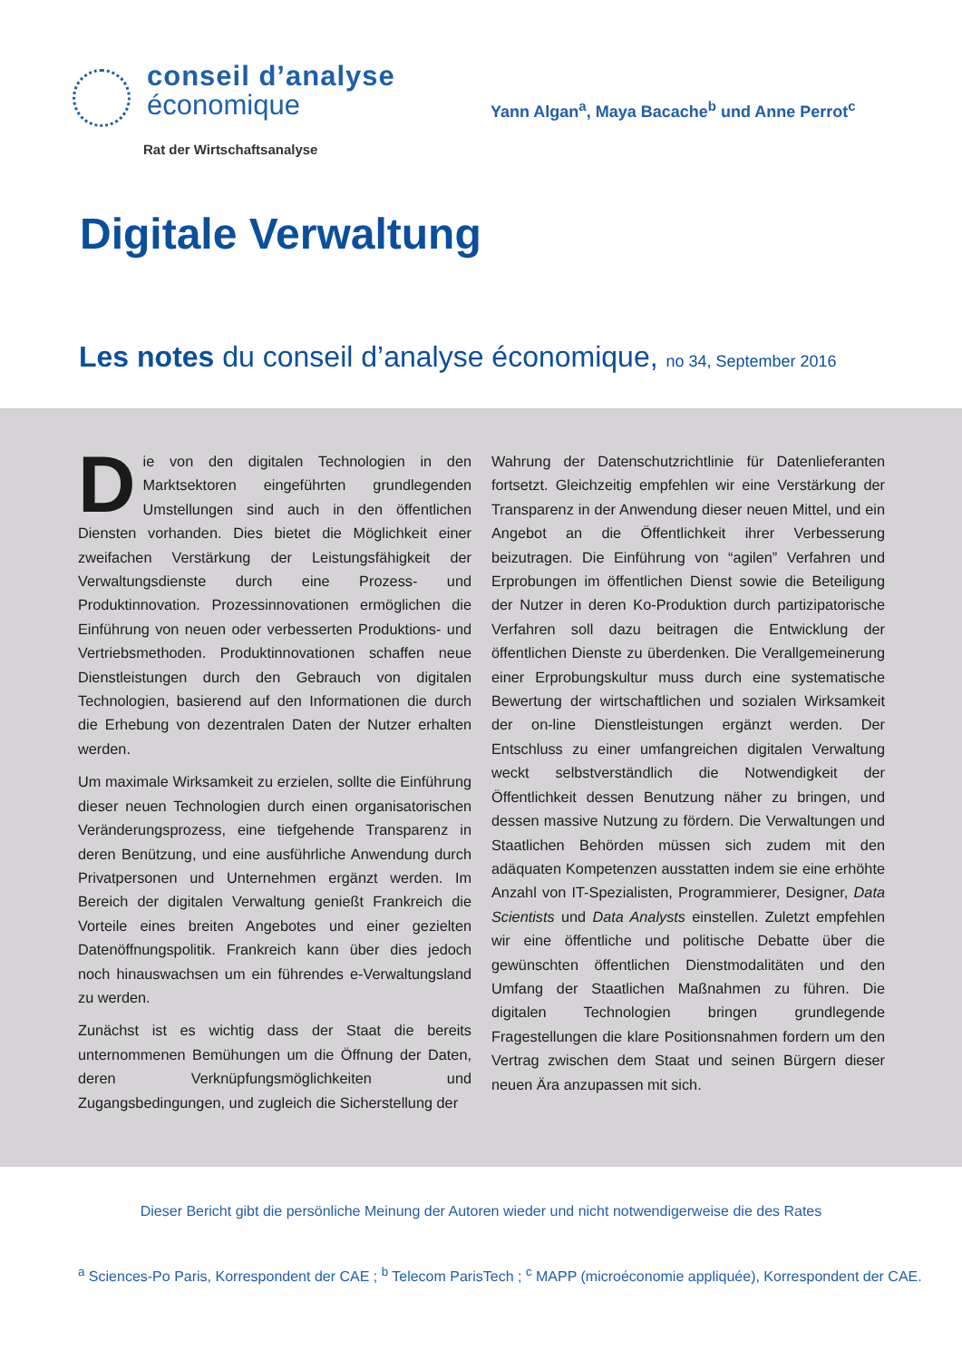conseil d’analyse
économique
Rat der Wirtschaftsanalyse
Yann Algan<sup>a</sup>, Maya Bacache<sup>b</sup> und Anne Perrot<sup>c</sup>
Digitale Verwaltung
Les notes du conseil d’analyse économique, no 34, September 2016
Die von den digitalen Technologien in den Marktsektoren eingeführten grundlegenden Umstellungen sind auch in den öffentlichen Diensten vorhanden. Dies bietet die Möglichkeit einer zweifachen Verstärkung der Leistungsfähigkeit der Verwaltungsdienste durch eine Prozess- und Produktinnovation. Prozessinnovationen ermöglichen die Einführung von neuen oder verbesserten Produktions- und Vertriebsmethoden. Produktinnovationen schaffen neue Dienstleistungen durch den Gebrauch von digitalen Technologien, basierend auf den Informationen die durch die Erhebung von dezentralen Daten der Nutzer erhalten werden.
Um maximale Wirksamkeit zu erzielen, sollte die Einführung dieser neuen Technologien durch einen organisatorischen Veränderungsprozess, eine tiefgehende Transparenz in deren Benützung, und eine ausführliche Anwendung durch Privatpersonen und Unternehmen ergänzt werden. Im Bereich der digitalen Verwaltung genießt Frankreich die Vorteile eines breiten Angebotes und einer gezielten Datenöffnungspolitik. Frankreich kann über dies jedoch noch hinauswachsen um ein führendes e-Verwaltungsland zu werden.
Zunächst ist es wichtig dass der Staat die bereits unternommenen Bemühungen um die Öffnung der Daten, deren Verknüpfungsmöglichkeiten und Zugangsbedingungen, und zugleich die Sicherstellung der
Wahrung der Datenschutzrichtlinie für Datenlieferanten fortsetzt. Gleichzeitig empfehlen wir eine Verstärkung der Transparenz in der Anwendung dieser neuen Mittel, und ein Angebot an die Öffentlichkeit ihrer Verbesserung beizutragen. Die Einführung von “agilen” Verfahren und Erprobungen im öffentlichen Dienst sowie die Beteiligung der Nutzer in deren Ko-Produktion durch partizipatorische Verfahren soll dazu beitragen die Entwicklung der öffentlichen Dienste zu überdenken. Die Verallgemeinerung einer Erprobungskultur muss durch eine systematische Bewertung der wirtschaftlichen und sozialen Wirksamkeit der on-line Dienstleistungen ergänzt werden. Der Entschluss zu einer umfangreichen digitalen Verwaltung weckt selbstverständlich die Notwendigkeit der Öffentlichkeit dessen Benutzung näher zu bringen, und dessen massive Nutzung zu fördern. Die Verwaltungen und Staatlichen Behörden müssen sich zudem mit den adäquaten Kompetenzen ausstatten indem sie eine erhöhte Anzahl von IT-Spezialisten, Programmierer, Designer, Data Scientists und Data Analysts einstellen. Zuletzt empfehlen wir eine öffentliche und politische Debatte über die gewünschten öffentlichen Dienstmodalitäten und den Umfang der Staatlichen Maßnahmen zu führen. Die digitalen Technologien bringen grundlegende Fragestellungen die klare Positionsnahmen fordern um den Vertrag zwischen dem Staat und seinen Bürgern dieser neuen Ära anzupassen mit sich.
Dieser Bericht gibt die persönliche Meinung der Autoren wieder und nicht notwendigerweise die des Rates
<sup>a</sup> Sciences-Po Paris, Korrespondent der CAE ; <sup>b</sup> Telecom ParisTech ; <sup>c</sup> MAPP (microéconomie appliquée), Korrespondent der CAE.